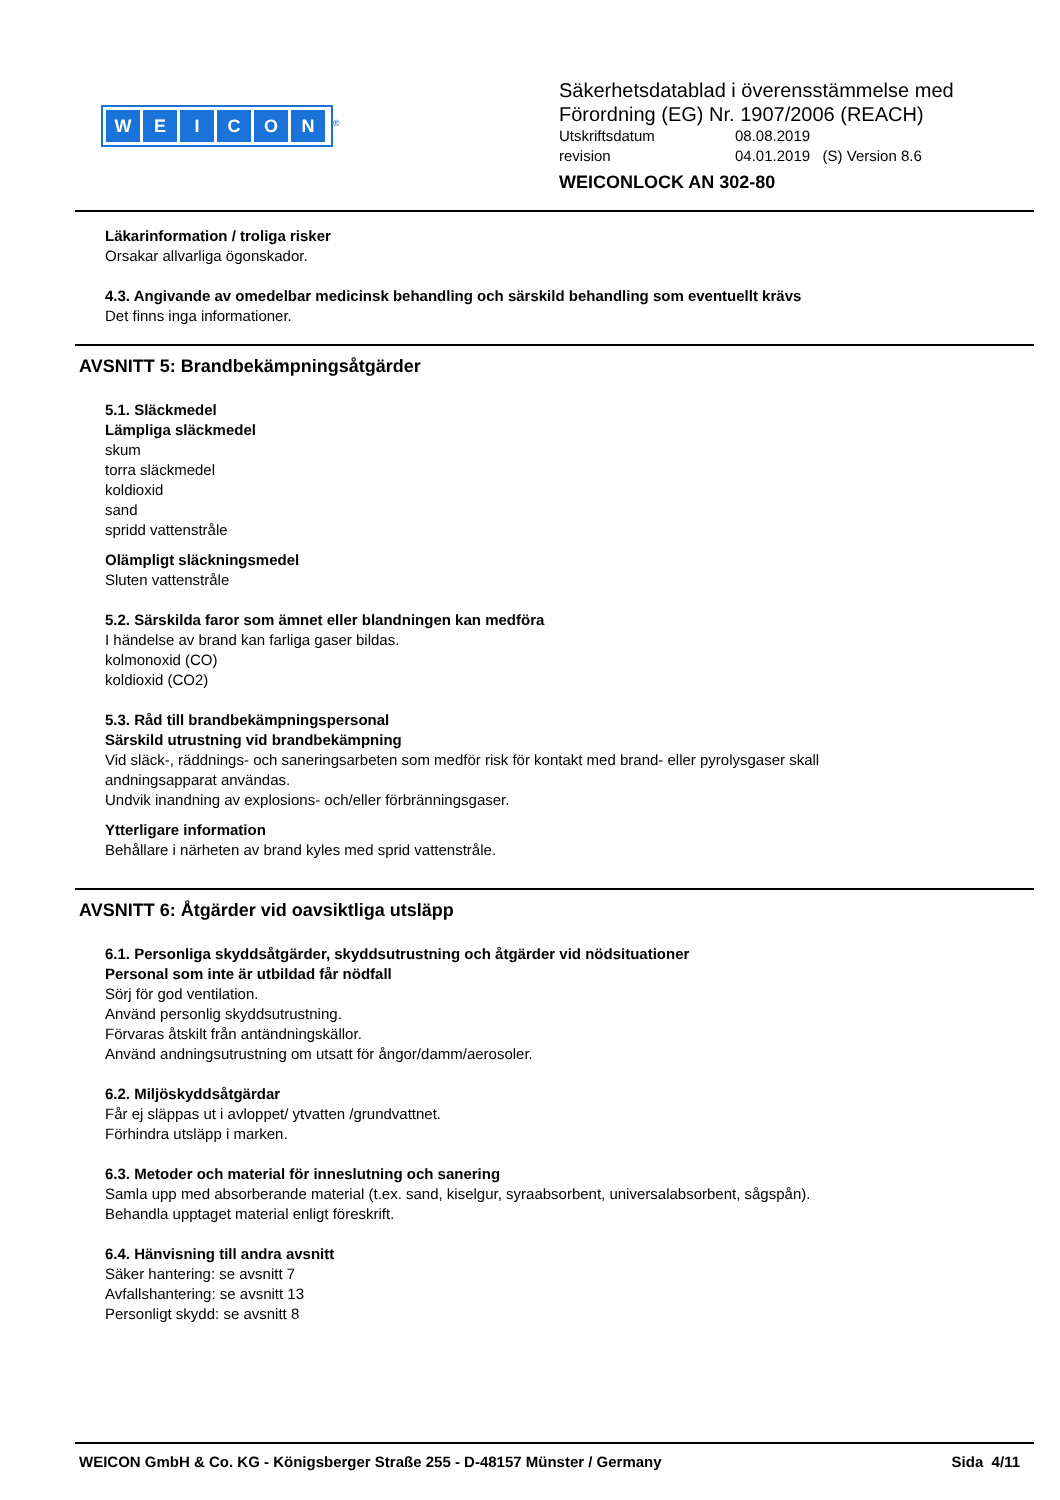WEICON
<sup>®</sup>
Säkerhetsdatablad i överensstämmelse med
Förordning (EG) Nr. 1907/2006 (REACH)
Utskriftsdatum 08.08.2019
revision 04.01.2019 (S) Version 8.6
WEICONLOCK AN 302-80
Läkarinformation / troliga risker
Orsakar allvarliga ögonskador.
4.3. Angivande av omedelbar medicinsk behandling och särskild behandling som eventuellt krävs
Det finns inga informationer.
AVSNITT 5: Brandbekämpningsåtgärder
5.1. Släckmedel
Lämpliga släckmedel
skum
torra släckmedel
koldioxid
sand
spridd vattenstråle
Olämpligt släckningsmedel
Sluten vattenstråle
5.2. Särskilda faror som ämnet eller blandningen kan medföra
I händelse av brand kan farliga gaser bildas.
kolmonoxid (CO)
koldioxid (CO2)
5.3. Råd till brandbekämpningspersonal
Särskild utrustning vid brandbekämpning
Vid släck-, räddnings- och saneringsarbeten som medför risk för kontakt med brand- eller pyrolysgaser skall
andningsapparat användas.
Undvik inandning av explosions- och/eller förbränningsgaser.
Ytterligare information
Behållare i närheten av brand kyles med sprid vattenstråle.
AVSNITT 6: Åtgärder vid oavsiktliga utsläpp
6.1. Personliga skyddsåtgärder, skyddsutrustning och åtgärder vid nödsituationer
Personal som inte är utbildad får nödfall
Sörj för god ventilation.
Använd personlig skyddsutrustning.
Förvaras åtskilt från antändningskällor.
Använd andningsutrustning om utsatt för ångor/damm/aerosoler.
6.2. Miljöskyddsåtgärdar
Får ej släppas ut i avloppet/ ytvatten /grundvattnet.
Förhindra utsläpp i marken.
6.3. Metoder och material för inneslutning och sanering
Samla upp med absorberande material (t.ex. sand, kiselgur, syraabsorbent, universalabsorbent, sågspån).
Behandla upptaget material enligt föreskrift.
6.4. Hänvisning till andra avsnitt
Säker hantering: se avsnitt 7
Avfallshantering: se avsnitt 13
Personligt skydd: se avsnitt 8
WEICON GmbH & Co. KG - Königsberger Straße 255 - D-48157 Münster / Germany Sida 4/11